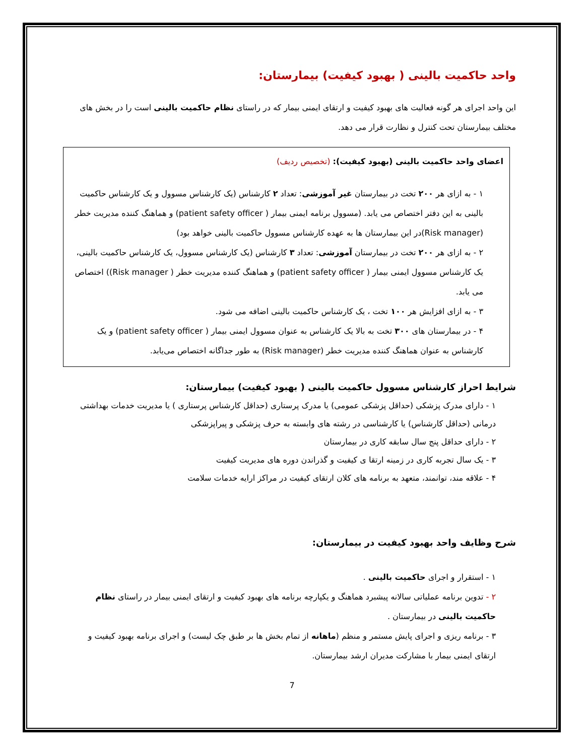واحد حاکمیت بالینی ( بهبود کیفیت) بیمارستان:
این واحد اجرای هر گونه فعالیت های بهبود کیفیت و ارتقای ایمنی بیمار که در راستای نظام حاکمیت بالینی است را در بخش های مختلف بیمارستان تحت کنترل و نظارت قرار می دهد.
اعضای واحد حاکمیت بالینی (بهبود کیفیت): (تخصیص ردیف)
۱ - به ازای هر ۲۰۰ تخت در بیمارستان غیر آموزشی: تعداد ۲ کارشناس (یک کارشناس مسوول و یک کارشناس حاکمیت بالینی به این دفتر اختصاص می یابد. (مسوول برنامه ایمنی بیمار ( patient safety officer) و هماهنگ کننده مدیریت خطر (Risk manager)در این بیمارستان ها به عهده کارشناس مسوول حاکمیت بالینی خواهد بود)
۲ - به ازای هر ۲۰۰ تخت در بیمارستان آموزشی: تعداد ۳ کارشناس (یک کارشناس مسوول، یک کارشناس حاکمیت بالینی، یک کارشناس مسوول ایمنی بیمار ( patient safety officer) و هماهنگ کننده مدیریت خطر ( Risk manager)) اختصاص می یابد.
۳ - به ازای افزایش هر ۱۰۰ تخت ، یک کارشناس حاکمیت بالینی اضافه می شود.
۴ - در بیمارستان های ۳۰۰ تخت به بالا یک کارشناس به عنوان مسوول ایمنی بیمار ( patient safety officer) و یک کارشناس به عنوان هماهنگ کننده مدیریت خطر (Risk manager) به طور جداگانه اختصاص می‌یابد.
شرایط احراز کارشناس مسوول حاکمیت بالینی ( بهبود کیفیت) بیمارستان:
۱ - دارای مدرک پزشکی (حداقل پزشکی عمومی) یا مدرک پرستاری (حداقل کارشناس پرستاری ) یا مدیریت خدمات بهداشتی درمانی (حداقل کارشناس) یا کارشناسی در رشته های وابسته به حرف پزشکی و پیراپزشکی
۲ - دارای حداقل پنج سال سابقه کاری در بیمارستان
۳ - یک سال تجربه کاری در زمینه ارتقا ی کیفیت و گذراندن دوره های مدیریت کیفیت
۴ - علاقه مند، توانمند، متعهد به برنامه های کلان ارتقای کیفیت در مراکز ارایه خدمات سلامت
شرح وظایف واحد بهبود کیفیت در بیمارستان:
۱ - استقرار و اجرای حاکمیت بالینی .
۲ - تدوین برنامه عملیاتی سالانه پیشبرد هماهنگ و یکپارچه برنامه های بهبود کیفیت و ارتقای ایمنی بیمار در راستای نظام حاکمیت بالینی در بیمارستان .
۳ - برنامه ریزی و اجرای پایش مستمر و منظم (ماهانه از تمام بخش ها بر طبق چک لیست) و اجرای برنامه بهبود کیفیت و ارتقای ایمنی بیمار با مشارکت مدیران ارشد بیمارستان.
7